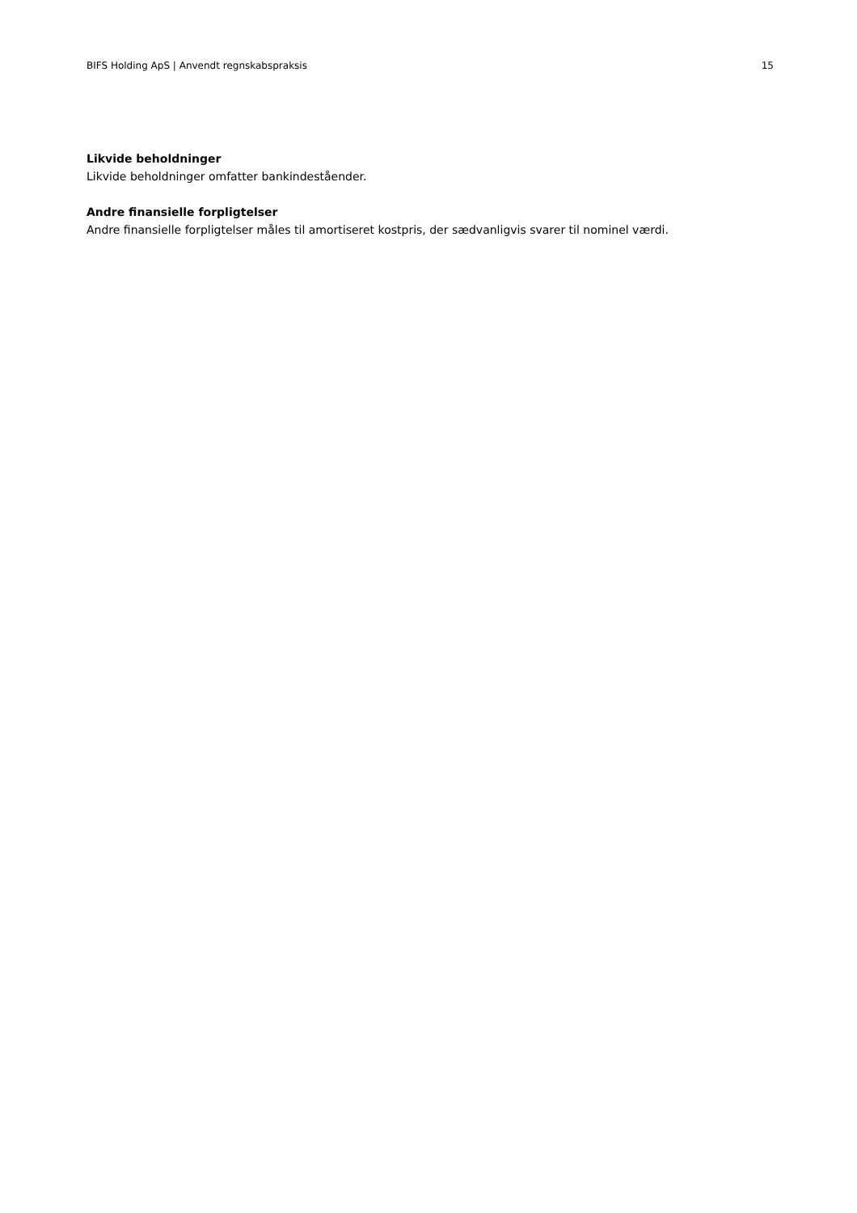BIFS Holding ApS | Anvendt regnskabspraksis 15
Likvide beholdninger
Likvide beholdninger omfatter bankindeståender.
Andre finansielle forpligtelser
Andre finansielle forpligtelser måles til amortiseret kostpris, der sædvanligvis svarer til nominel værdi.